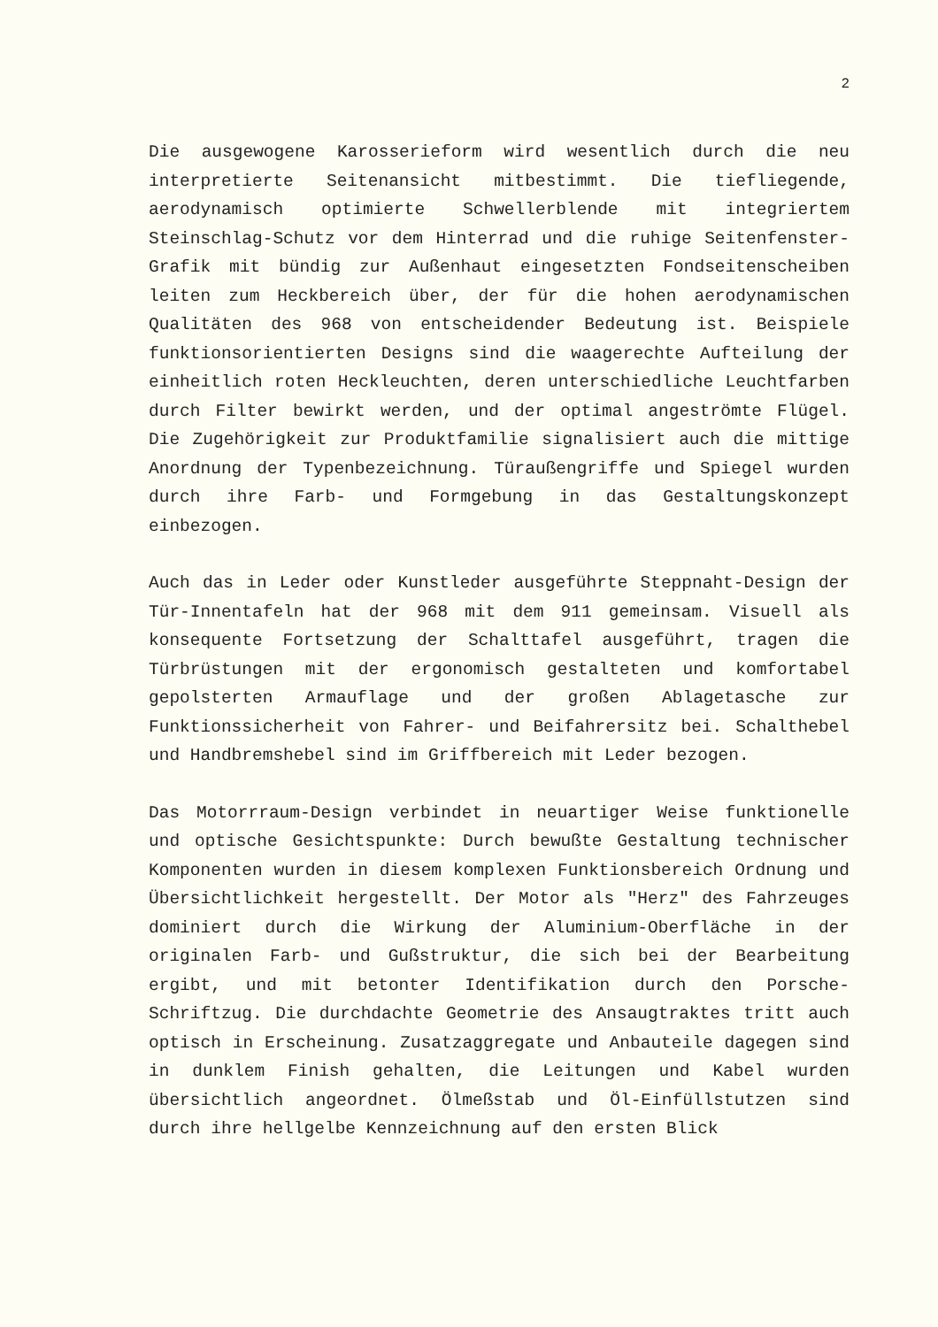2
Die ausgewogene Karosserieform wird wesentlich durch die neu interpretierte Seitenansicht mitbestimmt. Die tiefliegende, aerodynamisch optimierte Schwellerblende mit integriertem Steinschlag-Schutz vor dem Hinterrad und die ruhige Seitenfenster-Grafik mit bündig zur Außenhaut eingesetzten Fondseitenscheiben leiten zum Heckbereich über, der für die hohen aerodynamischen Qualitäten des 968 von entscheidender Bedeutung ist. Beispiele funktionsorientierten Designs sind die waagerechte Aufteilung der einheitlich roten Heckleuchten, deren unterschiedliche Leuchtfarben durch Filter bewirkt werden, und der optimal angeströmte Flügel. Die Zugehörigkeit zur Produktfamilie signalisiert auch die mittige Anordnung der Typenbezeichnung. Türaußengriffe und Spiegel wurden durch ihre Farb- und Formgebung in das Gestaltungskonzept einbezogen.
Auch das in Leder oder Kunstleder ausgeführte Steppnaht-Design der Tür-Innentafeln hat der 968 mit dem 911 gemeinsam. Visuell als konsequente Fortsetzung der Schalttafel ausgeführt, tragen die Türbrüstungen mit der ergonomisch gestalteten und komfortabel gepolsterten Armauflage und der großen Ablagetasche zur Funktionssicherheit von Fahrer- und Beifahrersitz bei. Schalthebel und Handbremshebel sind im Griffbereich mit Leder bezogen.
Das Motorrraum-Design verbindet in neuartiger Weise funktionelle und optische Gesichtspunkte: Durch bewußte Gestaltung technischer Komponenten wurden in diesem komplexen Funktionsbereich Ordnung und Übersichtlichkeit hergestellt. Der Motor als "Herz" des Fahrzeuges dominiert durch die Wirkung der Aluminium-Oberfläche in der originalen Farb- und Gußstruktur, die sich bei der Bearbeitung ergibt, und mit betonter Identifikation durch den Porsche-Schriftzug. Die durchdachte Geometrie des Ansaugtraktes tritt auch optisch in Erscheinung. Zusatzaggregate und Anbauteile dagegen sind in dunklem Finish gehalten, die Leitungen und Kabel wurden übersichtlich angeordnet. Ölmeßstab und Öl-Einfüllstutzen sind durch ihre hellgelbe Kennzeichnung auf den ersten Blick